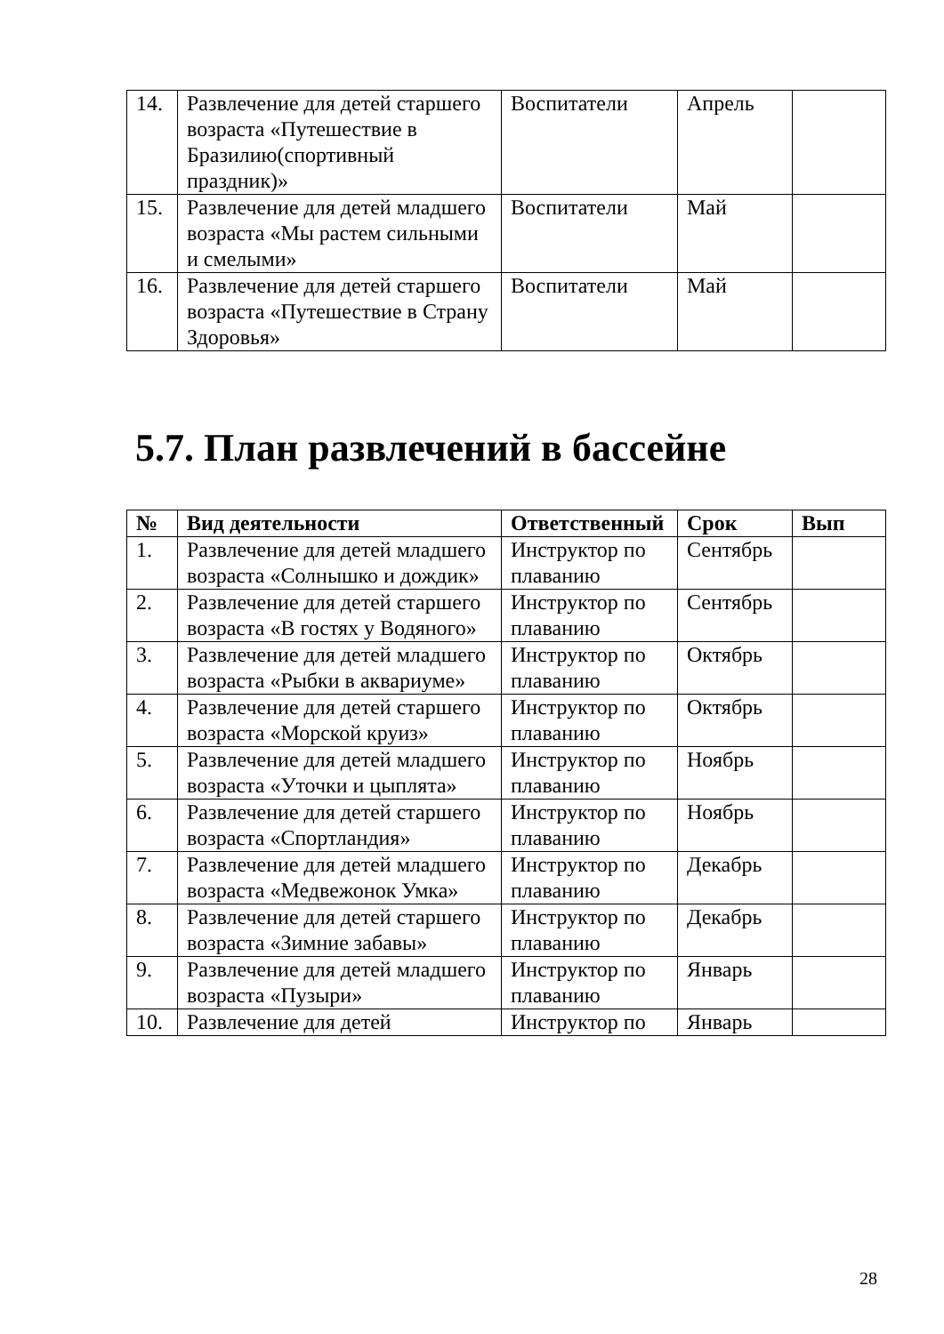| 14. | Развлечение для детей старшего возраста «Путешествие в Бразилию(спортивный праздник)» | Воспитатели | Апрель | |
| 15. | Развлечение для детей младшего возраста «Мы растем сильными и смелыми» | Воспитатели | Май | |
| 16. | Развлечение для детей старшего возраста «Путешествие в Страну Здоровья» | Воспитатели | Май | |
5.7. План развлечений в бассейне
| № | Вид деятельности | Ответственный | Срок | Вып |
| --- | --- | --- | --- | --- |
| 1. | Развлечение для детей младшего возраста «Солнышко и дождик» | Инструктор по плаванию | Сентябрь | |
| 2. | Развлечение для детей старшего возраста «В гостях у Водяного» | Инструктор по плаванию | Сентябрь | |
| 3. | Развлечение для детей младшего возраста «Рыбки в аквариуме» | Инструктор по плаванию | Октябрь | |
| 4. | Развлечение для детей старшего возраста «Морской круиз» | Инструктор по плаванию | Октябрь | |
| 5. | Развлечение для детей младшего возраста «Уточки и цыплята» | Инструктор по плаванию | Ноябрь | |
| 6. | Развлечение для детей старшего возраста «Спортландия» | Инструктор по плаванию | Ноябрь | |
| 7. | Развлечение для детей младшего возраста «Медвежонок Умка» | Инструктор по плаванию | Декабрь | |
| 8. | Развлечение для детей старшего возраста «Зимние забавы» | Инструктор по плаванию | Декабрь | |
| 9. | Развлечение для детей младшего возраста «Пузыри» | Инструктор по плаванию | Январь | |
| 10. | Развлечение для детей | Инструктор по | Январь | |
28